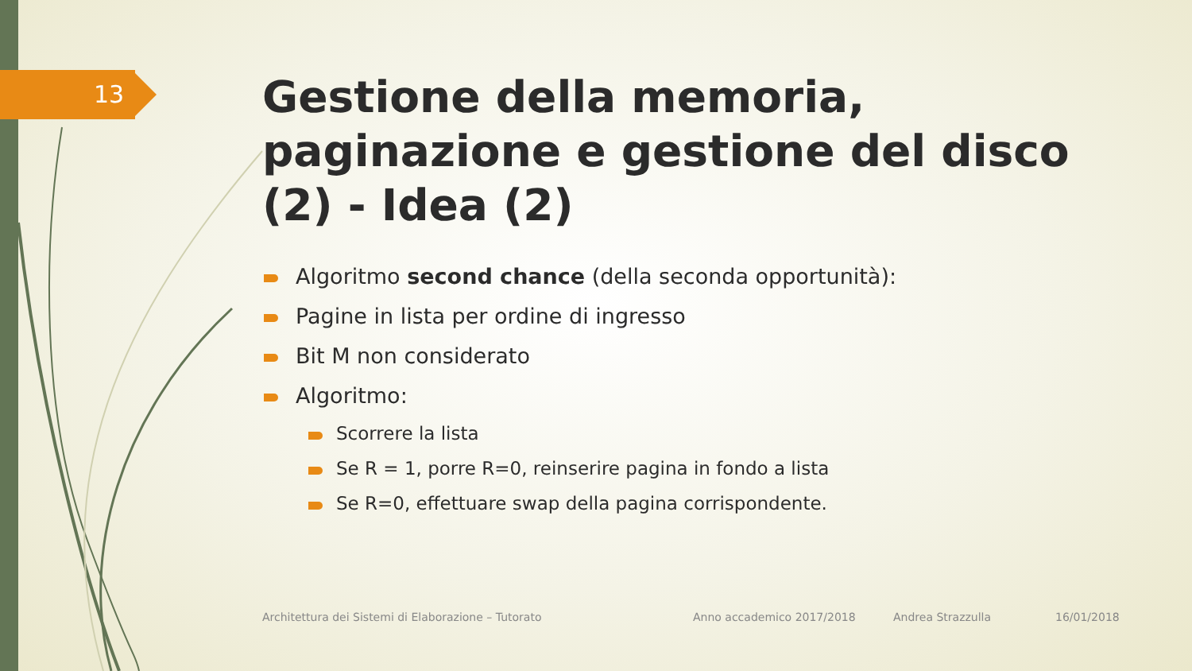13
Gestione della memoria, paginazione e gestione del disco (2) - Idea (2)
Algoritmo second chance (della seconda opportunità):
Pagine in lista per ordine di ingresso
Bit M non considerato
Algoritmo:
Scorrere la lista
Se R = 1, porre R=0, reinserire pagina in fondo a lista
Se R=0, effettuare swap della pagina corrispondente.
Architettura dei Sistemi di Elaborazione – Tutorato Anno accademico 2017/2018 Andrea Strazzulla 16/01/2018